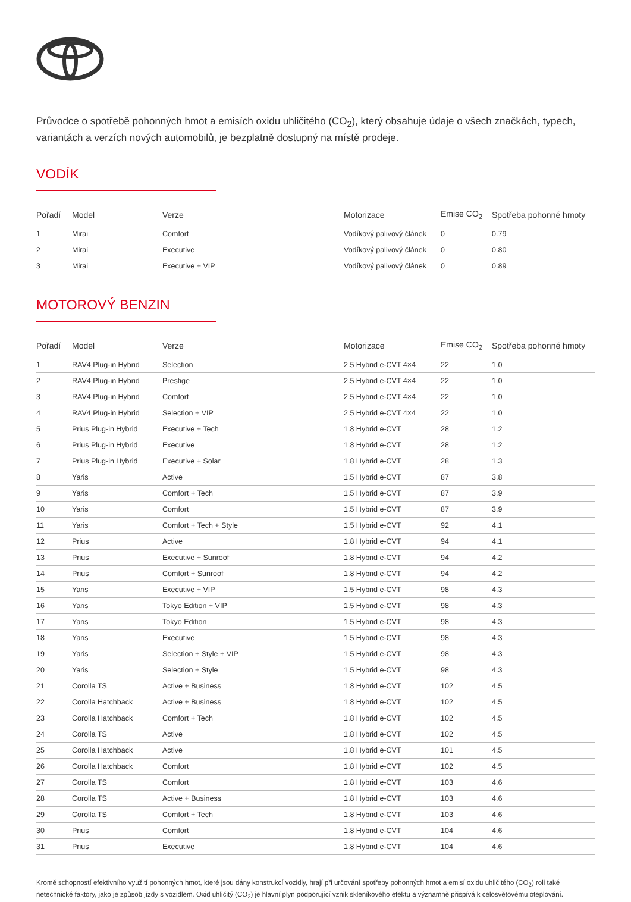Průvodce o spotřebě pohonných hmot a emisích oxidu uhličitého (CO<sub>2</sub>), který obsahuje údaje o všech značkách, typech, variantách a verzích nových automobilů, je bezplatně dostupný na místě prodeje.
VODÍK
| Pořadí | Model | Verze | Motorizace | Emise CO<sub>2</sub> | Spotřeba pohonné hmoty |
| --- | --- | --- | --- | --- | --- |
| 1 | Mirai | Comfort | Vodíkový palivový článek | 0 | 0.79 |
| 2 | Mirai | Executive | Vodíkový palivový článek | 0 | 0.80 |
| 3 | Mirai | Executive + VIP | Vodíkový palivový článek | 0 | 0.89 |
MOTOROVÝ BENZIN
| Pořadí | Model | Verze | Motorizace | Emise CO<sub>2</sub> | Spotřeba pohonné hmoty |
| --- | --- | --- | --- | --- | --- |
| 1 | RAV4 Plug-in Hybrid | Selection | 2.5 Hybrid e-CVT 4×4 | 22 | 1.0 |
| 2 | RAV4 Plug-in Hybrid | Prestige | 2.5 Hybrid e-CVT 4×4 | 22 | 1.0 |
| 3 | RAV4 Plug-in Hybrid | Comfort | 2.5 Hybrid e-CVT 4×4 | 22 | 1.0 |
| 4 | RAV4 Plug-in Hybrid | Selection + VIP | 2.5 Hybrid e-CVT 4×4 | 22 | 1.0 |
| 5 | Prius Plug-in Hybrid | Executive + Tech | 1.8 Hybrid e-CVT | 28 | 1.2 |
| 6 | Prius Plug-in Hybrid | Executive | 1.8 Hybrid e-CVT | 28 | 1.2 |
| 7 | Prius Plug-in Hybrid | Executive + Solar | 1.8 Hybrid e-CVT | 28 | 1.3 |
| 8 | Yaris | Active | 1.5 Hybrid e-CVT | 87 | 3.8 |
| 9 | Yaris | Comfort + Tech | 1.5 Hybrid e-CVT | 87 | 3.9 |
| 10 | Yaris | Comfort | 1.5 Hybrid e-CVT | 87 | 3.9 |
| 11 | Yaris | Comfort + Tech + Style | 1.5 Hybrid e-CVT | 92 | 4.1 |
| 12 | Prius | Active | 1.8 Hybrid e-CVT | 94 | 4.1 |
| 13 | Prius | Executive + Sunroof | 1.8 Hybrid e-CVT | 94 | 4.2 |
| 14 | Prius | Comfort + Sunroof | 1.8 Hybrid e-CVT | 94 | 4.2 |
| 15 | Yaris | Executive + VIP | 1.5 Hybrid e-CVT | 98 | 4.3 |
| 16 | Yaris | Tokyo Edition + VIP | 1.5 Hybrid e-CVT | 98 | 4.3 |
| 17 | Yaris | Tokyo Edition | 1.5 Hybrid e-CVT | 98 | 4.3 |
| 18 | Yaris | Executive | 1.5 Hybrid e-CVT | 98 | 4.3 |
| 19 | Yaris | Selection + Style + VIP | 1.5 Hybrid e-CVT | 98 | 4.3 |
| 20 | Yaris | Selection + Style | 1.5 Hybrid e-CVT | 98 | 4.3 |
| 21 | Corolla TS | Active + Business | 1.8 Hybrid e-CVT | 102 | 4.5 |
| 22 | Corolla Hatchback | Active + Business | 1.8 Hybrid e-CVT | 102 | 4.5 |
| 23 | Corolla Hatchback | Comfort + Tech | 1.8 Hybrid e-CVT | 102 | 4.5 |
| 24 | Corolla TS | Active | 1.8 Hybrid e-CVT | 102 | 4.5 |
| 25 | Corolla Hatchback | Active | 1.8 Hybrid e-CVT | 101 | 4.5 |
| 26 | Corolla Hatchback | Comfort | 1.8 Hybrid e-CVT | 102 | 4.5 |
| 27 | Corolla TS | Comfort | 1.8 Hybrid e-CVT | 103 | 4.6 |
| 28 | Corolla TS | Active + Business | 1.8 Hybrid e-CVT | 103 | 4.6 |
| 29 | Corolla TS | Comfort + Tech | 1.8 Hybrid e-CVT | 103 | 4.6 |
| 30 | Prius | Comfort | 1.8 Hybrid e-CVT | 104 | 4.6 |
| 31 | Prius | Executive | 1.8 Hybrid e-CVT | 104 | 4.6 |
Kromě schopností efektivního využití pohonných hmot, které jsou dány konstrukcí vozidly, hrají při určování spotřeby pohonných hmot a emisí oxidu uhličitého (CO<sub>2</sub>) roli také netechnické faktory, jako je způsob jízdy s vozidlem. Oxid uhličitý (CO<sub>2</sub>) je hlavní plyn podporující vznik skleníkového efektu a významně přispívá k celosvětovému oteplování.